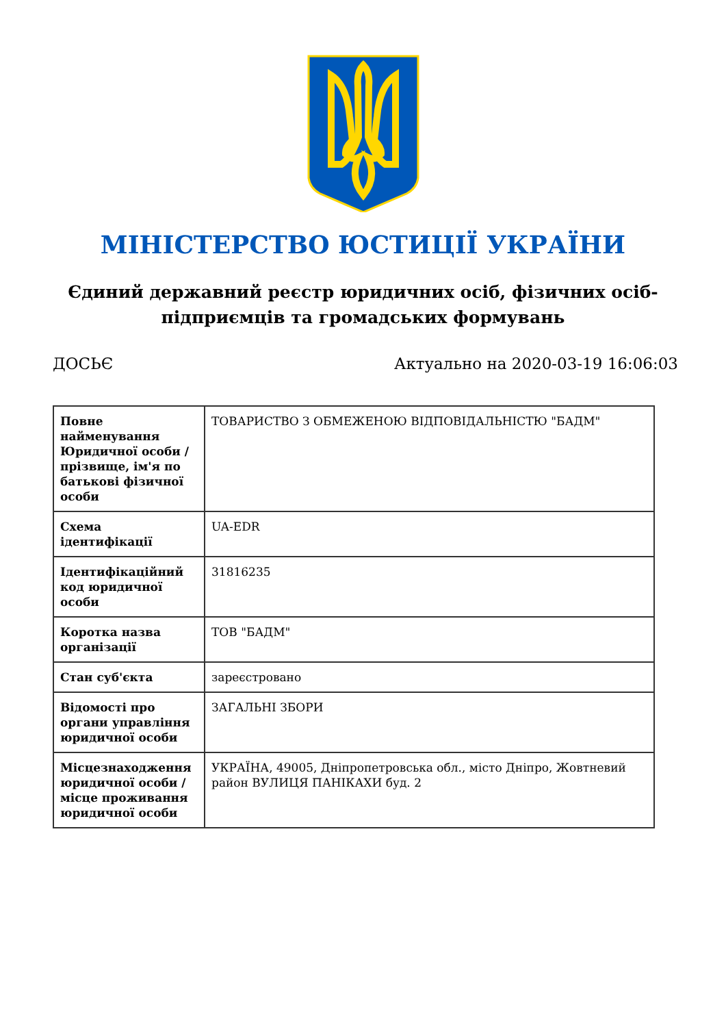МІНІСТЕРСТВО ЮСТИЦІЇ УКРАЇНИ
Єдиний державний реєстр юридичних осіб, фізичних осіб-підприємців та громадських формувань
ДОСЬЄ Актуально на 2020-03-19 16:06:03
| Повне найменування Юридичної особи / прізвище, ім'я по батькові фізичної особи | ТОВАРИСТВО З ОБМЕЖЕНОЮ ВІДПОВІДАЛЬНІСТЮ "БАДМ" |
| Схема ідентифікації | UA-EDR |
| Ідентифікаційний код юридичної особи | 31816235 |
| Коротка назва організації | ТОВ "БАДМ" |
| Стан суб'єкта | зареєстровано |
| Відомості про органи управління юридичної особи | ЗАГАЛЬНІ ЗБОРИ |
| Місцезнаходження юридичної особи / місце проживання юридичної особи | УКРАЇНА, 49005, Дніпропетровська обл., місто Дніпро, Жовтневий район ВУЛИЦЯ ПАНІКАХИ буд. 2 |